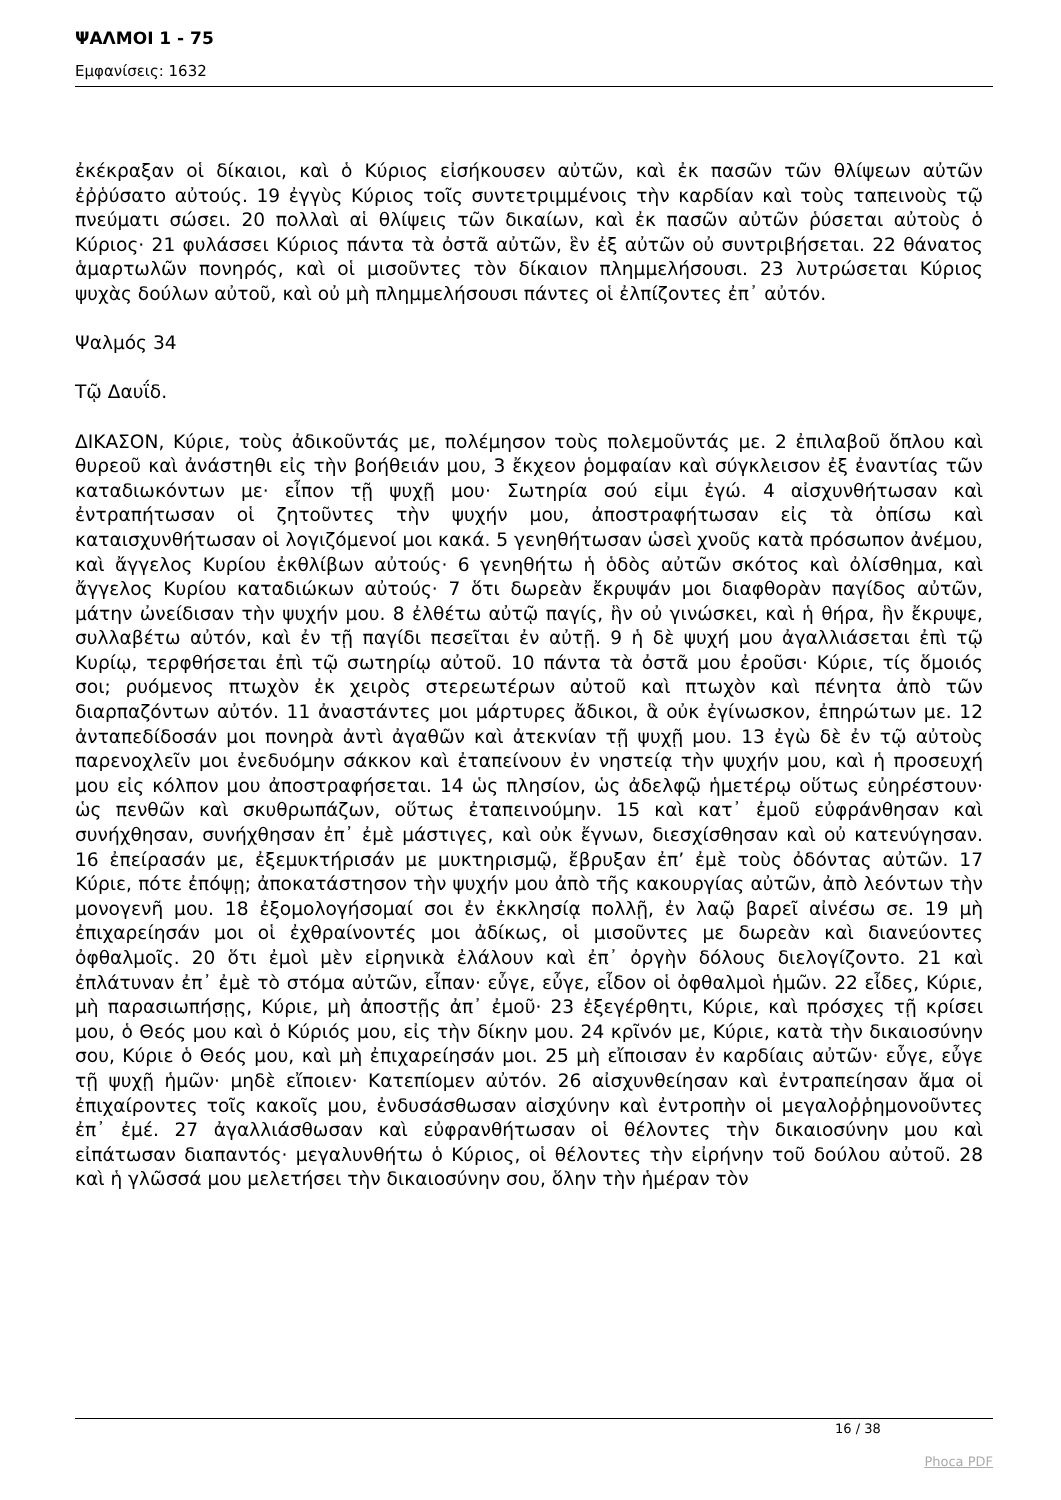ΨΑΛΜΟΙ 1 - 75
Εμφανίσεις: 1632
ἐκέκραξαν οἱ δίκαιοι, καὶ ὁ Κύριος εἰσήκουσεν αὐτῶν, καὶ ἐκ πασῶν τῶν θλίψεων αὐτῶν ἐῤῥύσατο αὐτούς. 19 ἐγγὺς Κύριος τοῖς συντετριμμένοις τὴν καρδίαν καὶ τοὺς ταπεινοὺς τῷ πνεύματι σώσει. 20 πολλαὶ αἱ θλίψεις τῶν δικαίων, καὶ ἐκ πασῶν αὐτῶν ῥύσεται αὐτοὺς ὁ Κύριος· 21 φυλάσσει Κύριος πάντα τὰ ὀστᾶ αὐτῶν, ἓν ἐξ αὐτῶν οὐ συντριβήσεται. 22 θάνατος ἁμαρτωλῶν πονηρός, καὶ οἱ μισοῦντες τὸν δίκαιον πλημμελήσουσι. 23 λυτρώσεται Κύριος ψυχὰς δούλων αὐτοῦ, καὶ οὐ μὴ πλημμελήσουσι πάντες οἱ ἐλπίζοντες ἐπ᾿ αὐτόν.
Ψαλμός 34
Τῷ Δαυΐδ.
ΔΙΚΑΣΟΝ, Κύριε, τοὺς ἀδικοῦντάς με, πολέμησον τοὺς πολεμοῦντάς με. 2 ἐπιλαβοῦ ὅπλου καὶ θυρεοῦ καὶ ἀνάστηθι εἰς τὴν βοήθειάν μου, 3 ἔκχεον ῥομφαίαν καὶ σύγκλεισον ἐξ ἐναντίας τῶν καταδιωκόντων με· εἶπον τῇ ψυχῇ μου· Σωτηρία σού εἰμι ἐγώ. 4 αἰσχυνθήτωσαν καὶ ἐντραπήτωσαν οἱ ζητοῦντες τὴν ψυχήν μου, ἀποστραφήτωσαν εἰς τὰ ὀπίσω καὶ καταισχυνθήτωσαν οἱ λογιζόμενοί μοι κακά. 5 γενηθήτωσαν ὡσεὶ χνοῦς κατὰ πρόσωπον ἀνέμου, καὶ ἄγγελος Κυρίου ἐκθλίβων αὐτούς· 6 γενηθήτω ἡ ὁδὸς αὐτῶν σκότος καὶ ὀλίσθημα, καὶ ἄγγελος Κυρίου καταδιώκων αὐτούς· 7 ὅτι δωρεὰν ἔκρυψάν μοι διαφθορὰν παγίδος αὐτῶν, μάτην ὠνείδισαν τὴν ψυχήν μου. 8 ἐλθέτω αὐτῷ παγίς, ἣν οὐ γινώσκει, καὶ ἡ θήρα, ἣν ἔκρυψε, συλλαβέτω αὐτόν, καὶ ἐν τῇ παγίδι πεσεῖται ἐν αὐτῇ. 9 ἡ δὲ ψυχή μου ἀγαλλιάσεται ἐπὶ τῷ Κυρίῳ, τερφθήσεται ἐπὶ τῷ σωτηρίῳ αὐτοῦ. 10 πάντα τὰ ὀστᾶ μου ἐροῦσι· Κύριε, τίς ὅμοιός σοι; ρυόμενος πτωχὸν ἐκ χειρὸς στερεωτέρων αὐτοῦ καὶ πτωχὸν καὶ πένητα ἀπὸ τῶν διαρπαζόντων αὐτόν. 11 ἀναστάντες μοι μάρτυρες ἄδικοι, ἃ οὐκ ἐγίνωσκον, ἐπηρώτων με. 12 ἀνταπεδίδοσάν μοι πονηρὰ ἀντὶ ἀγαθῶν καὶ ἀτεκνίαν τῇ ψυχῇ μου. 13 ἐγὼ δὲ ἐν τῷ αὐτοὺς παρενοχλεῖν μοι ἐνεδυόμην σάκκον καὶ ἐταπείνουν ἐν νηστείᾳ τὴν ψυχήν μου, καὶ ἡ προσευχή μου εἰς κόλπον μου ἀποστραφήσεται. 14 ὡς πλησίον, ὡς ἀδελφῷ ἡμετέρῳ οὕτως εὐηρέστουν· ὡς πενθῶν καὶ σκυθρωπάζων, οὕτως ἐταπεινούμην. 15 καὶ κατ᾿ ἐμοῦ εὐφράνθησαν καὶ συνήχθησαν, συνήχθησαν ἐπ᾿ ἐμὲ μάστιγες, καὶ οὐκ ἔγνων, διεσχίσθησαν καὶ οὐ κατενύγησαν. 16 ἐπείρασάν με, ἐξεμυκτήρισάν με μυκτηρισμῷ, ἔβρυξαν ἐπ’ ἐμὲ τοὺς ὀδόντας αὐτῶν. 17 Κύριε, πότε ἐπόψῃ; ἀποκατάστησον τὴν ψυχήν μου ἀπὸ τῆς κακουργίας αὐτῶν, ἀπὸ λεόντων τὴν μονογενῆ μου. 18 ἐξομολογήσομαί σοι ἐν ἐκκλησίᾳ πολλῇ, ἐν λαῷ βαρεῖ αἰνέσω σε. 19 μὴ ἐπιχαρείησάν μοι οἱ ἐχθραίνοντές μοι ἀδίκως, οἱ μισοῦντες με δωρεὰν καὶ διανεύοντες ὀφθαλμοῖς. 20 ὅτι ἐμοὶ μὲν εἰρηνικὰ ἐλάλουν καὶ ἐπ᾿ ὀργὴν δόλους διελογίζοντο. 21 καὶ ἐπλάτυναν ἐπ᾿ ἐμὲ τὸ στόμα αὐτῶν, εἶπαν· εὖγε, εὖγε, εἶδον οἱ ὀφθαλμοὶ ἡμῶν. 22 εἶδες, Κύριε, μὴ παρασιωπήσῃς, Κύριε, μὴ ἀποστῇς ἀπ᾿ ἐμοῦ· 23 ἐξεγέρθητι, Κύριε, καὶ πρόσχες τῇ κρίσει μου, ὁ Θεός μου καὶ ὁ Κύριός μου, εἰς τὴν δίκην μου. 24 κρῖνόν με, Κύριε, κατὰ τὴν δικαιοσύνην σου, Κύριε ὁ Θεός μου, καὶ μὴ ἐπιχαρείησάν μοι. 25 μὴ εἴποισαν ἐν καρδίαις αὐτῶν· εὖγε, εὖγε τῇ ψυχῇ ἡμῶν· μηδὲ εἴποιεν· Κατεπίομεν αὐτόν. 26 αἰσχυνθείησαν καὶ ἐντραπείησαν ἅμα οἱ ἐπιχαίροντες τοῖς κακοῖς μου, ἐνδυσάσθωσαν αἰσχύνην καὶ ἐντροπὴν οἱ μεγαλοῤῥημονοῦντες ἐπ᾿ ἐμέ. 27 ἀγαλλιάσθωσαν καὶ εὐφρανθήτωσαν οἱ θέλοντες τὴν δικαιοσύνην μου καὶ εἰπάτωσαν διαπαντός· μεγαλυνθήτω ὁ Κύριος, οἱ θέλοντες τὴν εἰρήνην τοῦ δούλου αὐτοῦ. 28 καὶ ἡ γλῶσσά μου μελετήσει τὴν δικαιοσύνην σου, ὅλην τὴν ἡμέραν τὸν
16 / 38
Phoca PDF